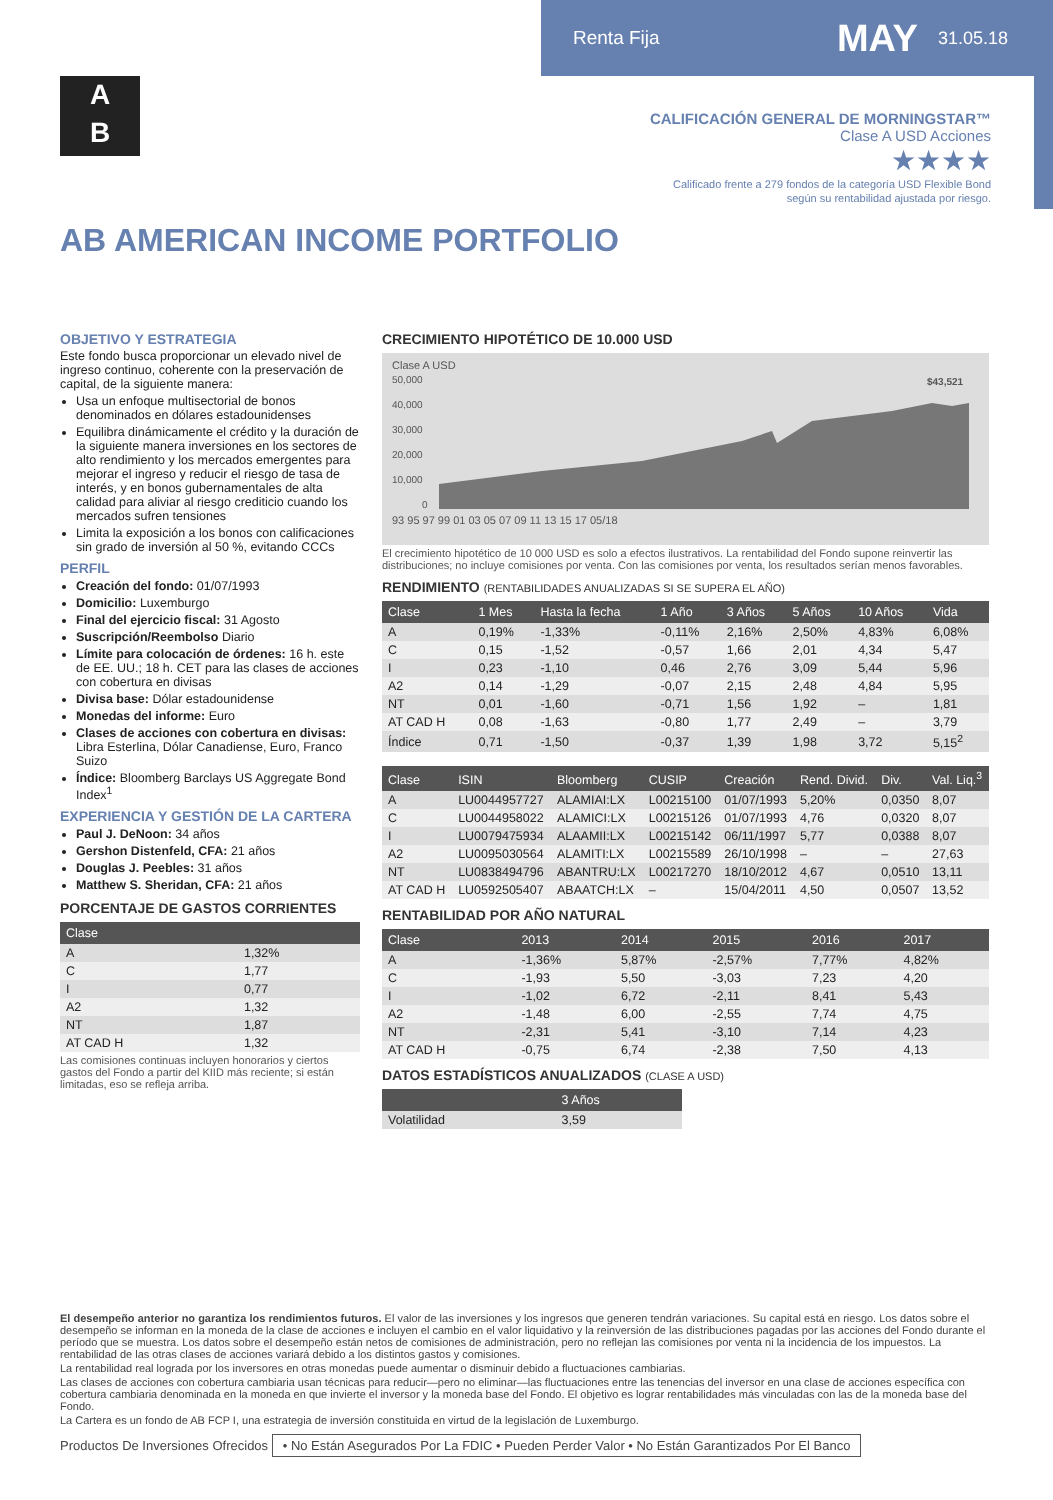Renta Fija MAY 31.05.18
A
B
CALIFICACIÓN GENERAL DE MORNINGSTAR™
Clase A USD Acciones
★★★★
Calificado frente a 279 fondos de la categoría USD Flexible Bond
según su rentabilidad ajustada por riesgo.
AB AMERICAN INCOME PORTFOLIO
OBJETIVO Y ESTRATEGIA
Este fondo busca proporcionar un elevado nivel de ingreso continuo, coherente con la preservación de capital, de la siguiente manera:
Usa un enfoque multisectorial de bonos denominados en dólares estadounidenses
Equilibra dinámicamente el crédito y la duración de la siguiente manera inversiones en los sectores de alto rendimiento y los mercados emergentes para mejorar el ingreso y reducir el riesgo de tasa de interés, y en bonos gubernamentales de alta calidad para aliviar al riesgo crediticio cuando los mercados sufren tensiones
Limita la exposición a los bonos con calificaciones sin grado de inversión al 50 %, evitando CCCs
PERFIL
Creación del fondo: 01/07/1993
Domicilio: Luxemburgo
Final del ejercicio fiscal: 31 Agosto
Suscripción/Reembolso Diario
Límite para colocación de órdenes: 16 h. este de EE. UU.; 18 h. CET para las clases de acciones con cobertura en divisas
Divisa base: Dólar estadounidense
Monedas del informe: Euro
Clases de acciones con cobertura en divisas: Libra Esterlina, Dólar Canadiense, Euro, Franco Suizo
Índice: Bloomberg Barclays US Aggregate Bond Index<sup>1</sup>
EXPERIENCIA Y GESTIÓN DE LA CARTERA
Paul J. DeNoon: 34 años
Gershon Distenfeld, CFA: 21 años
Douglas J. Peebles: 31 años
Matthew S. Sheridan, CFA: 21 años
PORCENTAJE DE GASTOS CORRIENTES
| Clase | |
| --- | --- |
| A | 1,32% |
| C | 1,77 |
| I | 0,77 |
| A2 | 1,32 |
| NT | 1,87 |
| AT CAD H | 1,32 |
Las comisiones continuas incluyen honorarios y ciertos gastos del Fondo a partir del KIID más reciente; si están limitadas, eso se refleja arriba.
CRECIMIENTO HIPOTÉTICO DE 10.000 USD
Clase A USD
50,000
40,000
30,000
20,000
10,000
0
$43,521
93 95 97 99 01 03 05 07 09 11 13 15 17 05/18
El crecimiento hipotético de 10 000 USD es solo a efectos ilustrativos. La rentabilidad del Fondo supone reinvertir las distribuciones; no incluye comisiones por venta. Con las comisiones por venta, los resultados serían menos favorables.
RENDIMIENTO (RENTABILIDADES ANUALIZADAS SI SE SUPERA EL AÑO)
| Clase | 1 Mes | Hasta la fecha | 1 Año | 3 Años | 5 Años | 10 Años | Vida |
| --- | --- | --- | --- | --- | --- | --- | --- |
| A | 0,19% | -1,33% | -0,11% | 2,16% | 2,50% | 4,83% | 6,08% |
| C | 0,15 | -1,52 | -0,57 | 1,66 | 2,01 | 4,34 | 5,47 |
| I | 0,23 | -1,10 | 0,46 | 2,76 | 3,09 | 5,44 | 5,96 |
| A2 | 0,14 | -1,29 | -0,07 | 2,15 | 2,48 | 4,84 | 5,95 |
| NT | 0,01 | -1,60 | -0,71 | 1,56 | 1,92 | – | 1,81 |
| AT CAD H | 0,08 | -1,63 | -0,80 | 1,77 | 2,49 | – | 3,79 |
| Índice | 0,71 | -1,50 | -0,37 | 1,39 | 1,98 | 3,72 | 5,15<sup>2</sup> |
| Clase | ISIN | Bloomberg | CUSIP | Creación | Rend. Divid. | Div. | Val. Liq.<sup>3</sup> |
| --- | --- | --- | --- | --- | --- | --- | --- |
| A | LU0044957727 | ALAMIAI:LX | L00215100 | 01/07/1993 | 5,20% | 0,0350 | 8,07 |
| C | LU0044958022 | ALAMICI:LX | L00215126 | 01/07/1993 | 4,76 | 0,0320 | 8,07 |
| I | LU0079475934 | ALAAMII:LX | L00215142 | 06/11/1997 | 5,77 | 0,0388 | 8,07 |
| A2 | LU0095030564 | ALAMITI:LX | L00215589 | 26/10/1998 | – | – | 27,63 |
| NT | LU0838494796 | ABANTRU:LX | L00217270 | 18/10/2012 | 4,67 | 0,0510 | 13,11 |
| AT CAD H | LU0592505407 | ABAATCH:LX | – | 15/04/2011 | 4,50 | 0,0507 | 13,52 |
RENTABILIDAD POR AÑO NATURAL
| Clase | 2013 | 2014 | 2015 | 2016 | 2017 |
| --- | --- | --- | --- | --- | --- |
| A | -1,36% | 5,87% | -2,57% | 7,77% | 4,82% |
| C | -1,93 | 5,50 | -3,03 | 7,23 | 4,20 |
| I | -1,02 | 6,72 | -2,11 | 8,41 | 5,43 |
| A2 | -1,48 | 6,00 | -2,55 | 7,74 | 4,75 |
| NT | -2,31 | 5,41 | -3,10 | 7,14 | 4,23 |
| AT CAD H | -0,75 | 6,74 | -2,38 | 7,50 | 4,13 |
DATOS ESTADÍSTICOS ANUALIZADOS (CLASE A USD)
| | 3 Años |
| --- | --- |
| Volatilidad | 3,59 |
El desempeño anterior no garantiza los rendimientos futuros. El valor de las inversiones y los ingresos que generen tendrán variaciones. Su capital está en riesgo. Los datos sobre el desempeño se informan en la moneda de la clase de acciones e incluyen el cambio en el valor liquidativo y la reinversión de las distribuciones pagadas por las acciones del Fondo durante el período que se muestra. Los datos sobre el desempeño están netos de comisiones de administración, pero no reflejan las comisiones por venta ni la incidencia de los impuestos. La rentabilidad de las otras clases de acciones variará debido a los distintos gastos y comisiones.
La rentabilidad real lograda por los inversores en otras monedas puede aumentar o disminuir debido a fluctuaciones cambiarias.
Las clases de acciones con cobertura cambiaria usan técnicas para reducir—pero no eliminar—las fluctuaciones entre las tenencias del inversor en una clase de acciones específica con cobertura cambiaria denominada en la moneda en que invierte el inversor y la moneda base del Fondo. El objetivo es lograr rentabilidades más vinculadas con las de la moneda base del Fondo.
La Cartera es un fondo de AB FCP I, una estrategia de inversión constituida en virtud de la legislación de Luxemburgo.
Productos De Inversiones Ofrecidos • No Están Asegurados Por La FDIC • Pueden Perder Valor • No Están Garantizados Por El Banco